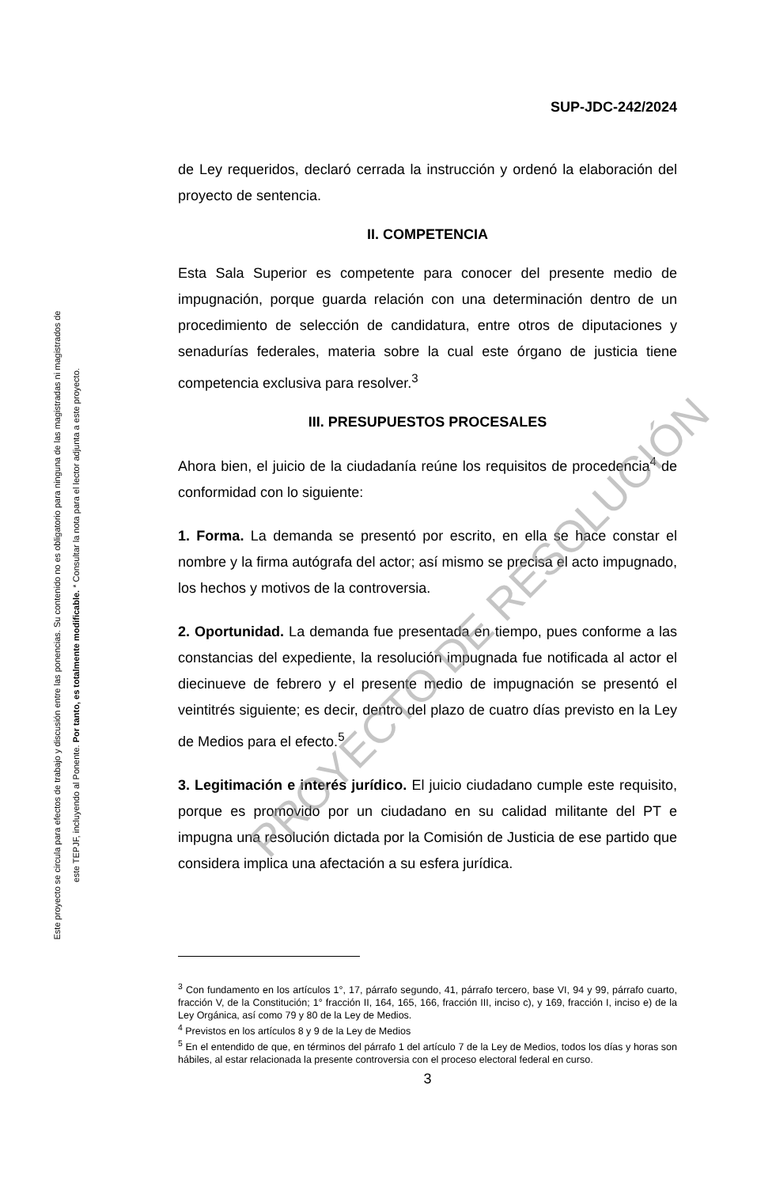SUP-JDC-242/2024
de Ley requeridos, declaró cerrada la instrucción y ordenó la elaboración del proyecto de sentencia.
II. COMPETENCIA
Esta Sala Superior es competente para conocer del presente medio de impugnación, porque guarda relación con una determinación dentro de un procedimiento de selección de candidatura, entre otros de diputaciones y senadurías federales, materia sobre la cual este órgano de justicia tiene competencia exclusiva para resolver.<sup>3</sup>
III. PRESUPUESTOS PROCESALES
Ahora bien, el juicio de la ciudadanía reúne los requisitos de procedencia<sup>4</sup> de conformidad con lo siguiente:
1. Forma. La demanda se presentó por escrito, en ella se hace constar el nombre y la firma autógrafa del actor; así mismo se precisa el acto impugnado, los hechos y motivos de la controversia.
2. Oportunidad. La demanda fue presentada en tiempo, pues conforme a las constancias del expediente, la resolución impugnada fue notificada al actor el diecinueve de febrero y el presente medio de impugnación se presentó el veintitrés siguiente; es decir, dentro del plazo de cuatro días previsto en la Ley de Medios para el efecto.<sup>5</sup>
3. Legitimación e interés jurídico. El juicio ciudadano cumple este requisito, porque es promovido por un ciudadano en su calidad militante del PT e impugna una resolución dictada por la Comisión de Justicia de ese partido que considera implica una afectación a su esfera jurídica.
<sup>3</sup> Con fundamento en los artículos 1°, 17, párrafo segundo, 41, párrafo tercero, base VI, 94 y 99, párrafo cuarto, fracción V, de la Constitución; 1° fracción II, 164, 165, 166, fracción III, inciso c), y 169, fracción I, inciso e) de la Ley Orgánica, así como 79 y 80 de la Ley de Medios.
<sup>4</sup> Previstos en los artículos 8 y 9 de la Ley de Medios
<sup>5</sup> En el entendido de que, en términos del párrafo 1 del artículo 7 de la Ley de Medios, todos los días y horas son hábiles, al estar relacionada la presente controversia con el proceso electoral federal en curso.
3
Este proyecto se circula para efectos de trabajo y discusión entre las ponencias. Su contenido no es obligatorio para ninguna de las magistradas ni magistrados de
este TEPJF, incluyendo al Ponente. Por tanto, es totalmente modificable. * Consultar la nota para el lector adjunta a este proyecto.
PROYECTO DE RESOLUCIÓN